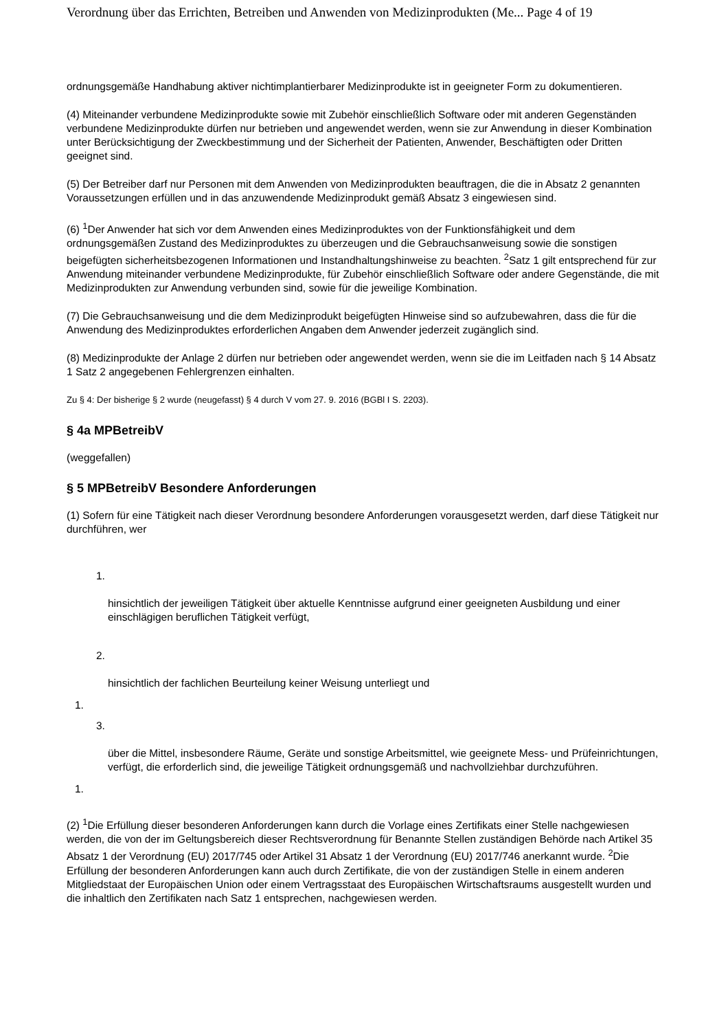Verordnung über das Errichten, Betreiben und Anwenden von Medizinprodukten (Me... Page 4 of 19
ordnungsgemäße Handhabung aktiver nichtimplantierbarer Medizinprodukte ist in geeigneter Form zu dokumentieren.
(4) Miteinander verbundene Medizinprodukte sowie mit Zubehör einschließlich Software oder mit anderen Gegenständen verbundene Medizinprodukte dürfen nur betrieben und angewendet werden, wenn sie zur Anwendung in dieser Kombination unter Berücksichtigung der Zweckbestimmung und der Sicherheit der Patienten, Anwender, Beschäftigten oder Dritten geeignet sind.
(5) Der Betreiber darf nur Personen mit dem Anwenden von Medizinprodukten beauftragen, die die in Absatz 2 genannten Voraussetzungen erfüllen und in das anzuwendende Medizinprodukt gemäß Absatz 3 eingewiesen sind.
(6) <sup>1</sup>Der Anwender hat sich vor dem Anwenden eines Medizinproduktes von der Funktionsfähigkeit und dem ordnungsgemäßen Zustand des Medizinproduktes zu überzeugen und die Gebrauchsanweisung sowie die sonstigen beigefügten sicherheitsbezogenen Informationen und Instandhaltungshinweise zu beachten. <sup>2</sup>Satz 1 gilt entsprechend für zur Anwendung miteinander verbundene Medizinprodukte, für Zubehör einschließlich Software oder andere Gegenstände, die mit Medizinprodukten zur Anwendung verbunden sind, sowie für die jeweilige Kombination.
(7) Die Gebrauchsanweisung und die dem Medizinprodukt beigefügten Hinweise sind so aufzubewahren, dass die für die Anwendung des Medizinproduktes erforderlichen Angaben dem Anwender jederzeit zugänglich sind.
(8) Medizinprodukte der Anlage 2 dürfen nur betrieben oder angewendet werden, wenn sie die im Leitfaden nach § 14 Absatz 1 Satz 2 angegebenen Fehlergrenzen einhalten.
Zu § 4: Der bisherige § 2 wurde (neugefasst) § 4 durch V vom 27. 9. 2016 (BGBl I S. 2203).
§ 4a MPBetreibV
(weggefallen)
§ 5 MPBetreibV Besondere Anforderungen
(1) Sofern für eine Tätigkeit nach dieser Verordnung besondere Anforderungen vorausgesetzt werden, darf diese Tätigkeit nur durchführen, wer
1.
hinsichtlich der jeweiligen Tätigkeit über aktuelle Kenntnisse aufgrund einer geeigneten Ausbildung und einer einschlägigen beruflichen Tätigkeit verfügt,
2.
hinsichtlich der fachlichen Beurteilung keiner Weisung unterliegt und
1.
3.
über die Mittel, insbesondere Räume, Geräte und sonstige Arbeitsmittel, wie geeignete Mess- und Prüfeinrichtungen, verfügt, die erforderlich sind, die jeweilige Tätigkeit ordnungsgemäß und nachvollziehbar durchzuführen.
1.
(2) <sup>1</sup>Die Erfüllung dieser besonderen Anforderungen kann durch die Vorlage eines Zertifikats einer Stelle nachgewiesen werden, die von der im Geltungsbereich dieser Rechtsverordnung für Benannte Stellen zuständigen Behörde nach Artikel 35 Absatz 1 der Verordnung (EU) 2017/745 oder Artikel 31 Absatz 1 der Verordnung (EU) 2017/746 anerkannt wurde. <sup>2</sup>Die Erfüllung der besonderen Anforderungen kann auch durch Zertifikate, die von der zuständigen Stelle in einem anderen Mitgliedstaat der Europäischen Union oder einem Vertragsstaat des Europäischen Wirtschaftsraums ausgestellt wurden und die inhaltlich den Zertifikaten nach Satz 1 entsprechen, nachgewiesen werden.